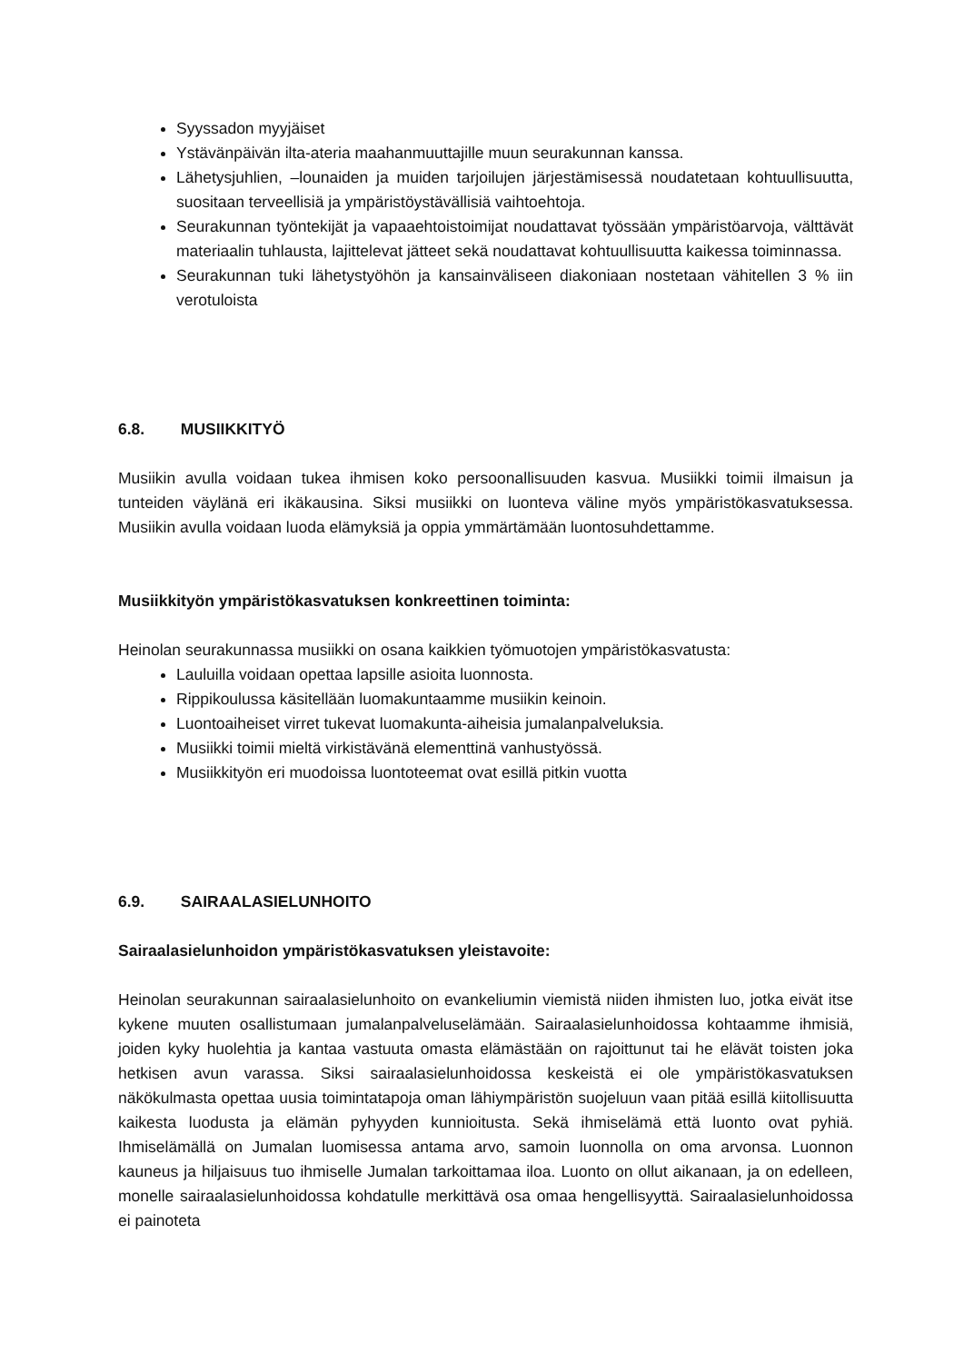Syyssadon myyjäiset
Ystävänpäivän ilta-ateria maahanmuuttajille muun seurakunnan kanssa.
Lähetysjuhlien, –lounaiden ja muiden tarjoilujen järjestämisessä noudatetaan kohtuullisuutta, suositaan terveellisiä ja ympäristöystävällisiä vaihtoehtoja.
Seurakunnan työntekijät ja vapaaehtoistoimijat noudattavat työssään ympäristöarvoja, välttävät materiaalin tuhlausta, lajittelevat jätteet sekä noudattavat kohtuullisuutta kaikessa toiminnassa.
Seurakunnan tuki lähetystyöhön ja kansainväliseen diakoniaan nostetaan vähitellen 3 % iin verotuloista
6.8. MUSIIKKITYÖ
Musiikin avulla voidaan tukea ihmisen koko persoonallisuuden kasvua. Musiikki toimii ilmaisun ja tunteiden väylänä eri ikäkausina. Siksi musiikki on luonteva väline myös ympäristökasvatuksessa. Musiikin avulla voidaan luoda elämyksiä ja oppia ymmärtämään luontosuhdettamme.
Musiikkityön ympäristökasvatuksen konkreettinen toiminta:
Heinolan seurakunnassa musiikki on osana kaikkien työmuotojen ympäristökasvatusta:
Lauluilla voidaan opettaa lapsille asioita luonnosta.
Rippikoulussa käsitellään luomakuntaamme musiikin keinoin.
Luontoaiheiset virret tukevat luomakunta-aiheisia jumalanpalveluksia.
Musiikki toimii mieltä virkistävänä elementtinä vanhustyössä.
Musiikkityön eri muodoissa luontoteemat ovat esillä pitkin vuotta
6.9. SAIRAALASIELUNHOITO
Sairaalasielunhoidon ympäristökasvatuksen yleistavoite:
Heinolan seurakunnan sairaalasielunhoito on evankeliumin viemistä niiden ihmisten luo, jotka eivät itse kykene muuten osallistumaan jumalanpalveluselämään. Sairaalasielunhoidossa kohtaamme ihmisiä, joiden kyky huolehtia ja kantaa vastuuta omasta elämästään on rajoittunut tai he elävät toisten joka hetkisen avun varassa. Siksi sairaalasielunhoidossa keskeistä ei ole ympäristökasvatuksen näkökulmasta opettaa uusia toimintatapoja oman lähiympäristön suojeluun vaan pitää esillä kiitollisuutta kaikesta luodusta ja elämän pyhyyden kunnioitusta. Sekä ihmiselämä että luonto ovat pyhiä. Ihmiselämällä on Jumalan luomisessa antama arvo, samoin luonnolla on oma arvonsa. Luonnon kauneus ja hiljaisuus tuo ihmiselle Jumalan tarkoittamaa iloa. Luonto on ollut aikanaan, ja on edelleen, monelle sairaalasielunhoidossa kohdatulle merkittävä osa omaa hengellisyyttä. Sairaalasielunhoidossa ei painoteta